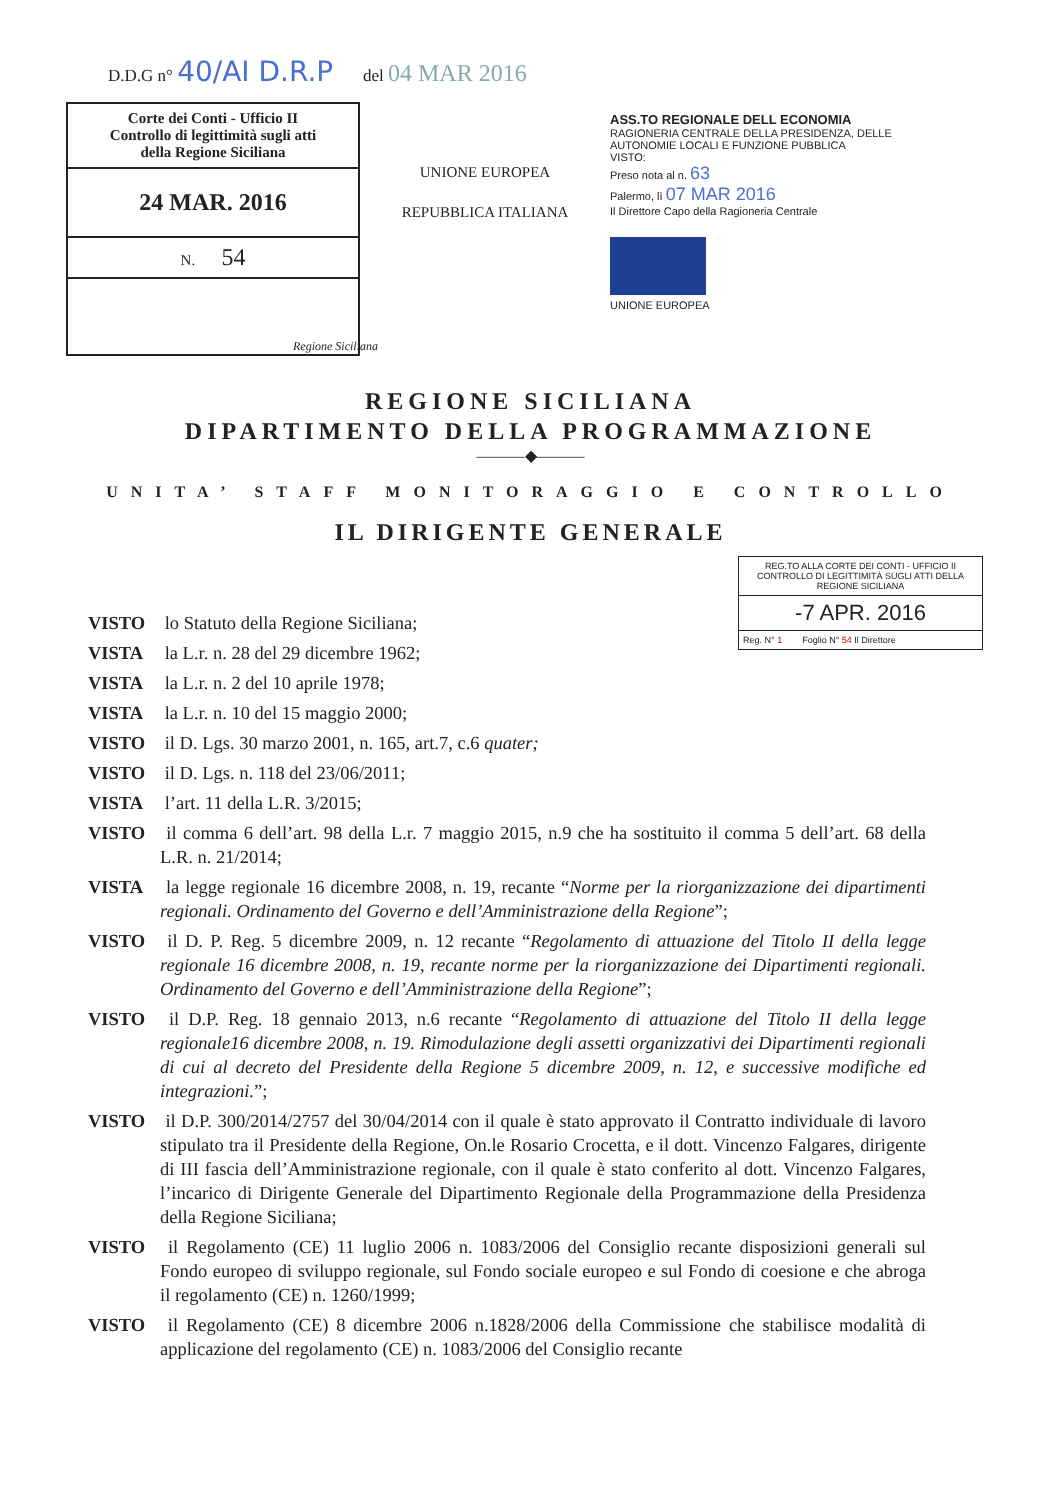D.D.G n° 40/AI D.R.P del 04 MAR 2016
Corte dei Conti - Ufficio II
Controllo di legittimità sugli atti
della Regione Siciliana
24 MAR. 2016
N. 54
Regione Siciliana
UNIONE EUROPEA
REPUBBLICA ITALIANA
ASS.TO REGIONALE DELL ECONOMIA
RAGIONERIA CENTRALE DELLA PRESIDENZA, DELLE AUTONOMIE LOCALI E FUNZIONE PUBBLICA
VISTO:
Preso nota al n. 63
Palermo, lì 07 MAR 2016
Il Direttore Capo della Ragioneria Centrale
UNIONE EUROPEA
REGIONE SICILIANA
DIPARTIMENTO DELLA PROGRAMMAZIONE
———◆———
UNITA’ STAFF MONITORAGGIO E CONTROLLO
IL DIRIGENTE GENERALE
REG.TO ALLA CORTE DEI CONTI - UFFICIO II CONTROLLO DI LEGITTIMITÀ SUGLI ATTI DELLA REGIONE SICILIANA
-7 APR. 2016
Reg. N° 1 Foglio N° 54 Il Direttore
VISTO lo Statuto della Regione Siciliana;
VISTA la L.r. n. 28 del 29 dicembre 1962;
VISTA la L.r. n. 2 del 10 aprile 1978;
VISTA la L.r. n. 10 del 15 maggio 2000;
VISTO il D. Lgs. 30 marzo 2001, n. 165, art.7, c.6 quater;
VISTO il D. Lgs. n. 118 del 23/06/2011;
VISTA l’art. 11 della L.R. 3/2015;
VISTO il comma 6 dell’art. 98 della L.r. 7 maggio 2015, n.9 che ha sostituito il comma 5 dell’art. 68 della L.R. n. 21/2014;
VISTA la legge regionale 16 dicembre 2008, n. 19, recante “Norme per la riorganizzazione dei dipartimenti regionali. Ordinamento del Governo e dell’Amministrazione della Regione”;
VISTO il D. P. Reg. 5 dicembre 2009, n. 12 recante “Regolamento di attuazione del Titolo II della legge regionale 16 dicembre 2008, n. 19, recante norme per la riorganizzazione dei Dipartimenti regionali. Ordinamento del Governo e dell’Amministrazione della Regione”;
VISTO il D.P. Reg. 18 gennaio 2013, n.6 recante “Regolamento di attuazione del Titolo II della legge regionale16 dicembre 2008, n. 19. Rimodulazione degli assetti organizzativi dei Dipartimenti regionali di cui al decreto del Presidente della Regione 5 dicembre 2009, n. 12, e successive modifiche ed integrazioni.”;
VISTO il D.P. 300/2014/2757 del 30/04/2014 con il quale è stato approvato il Contratto individuale di lavoro stipulato tra il Presidente della Regione, On.le Rosario Crocetta, e il dott. Vincenzo Falgares, dirigente di III fascia dell’Amministrazione regionale, con il quale è stato conferito al dott. Vincenzo Falgares, l’incarico di Dirigente Generale del Dipartimento Regionale della Programmazione della Presidenza della Regione Siciliana;
VISTO il Regolamento (CE) 11 luglio 2006 n. 1083/2006 del Consiglio recante disposizioni generali sul Fondo europeo di sviluppo regionale, sul Fondo sociale europeo e sul Fondo di coesione e che abroga il regolamento (CE) n. 1260/1999;
VISTO il Regolamento (CE) 8 dicembre 2006 n.1828/2006 della Commissione che stabilisce modalità di applicazione del regolamento (CE) n. 1083/2006 del Consiglio recante